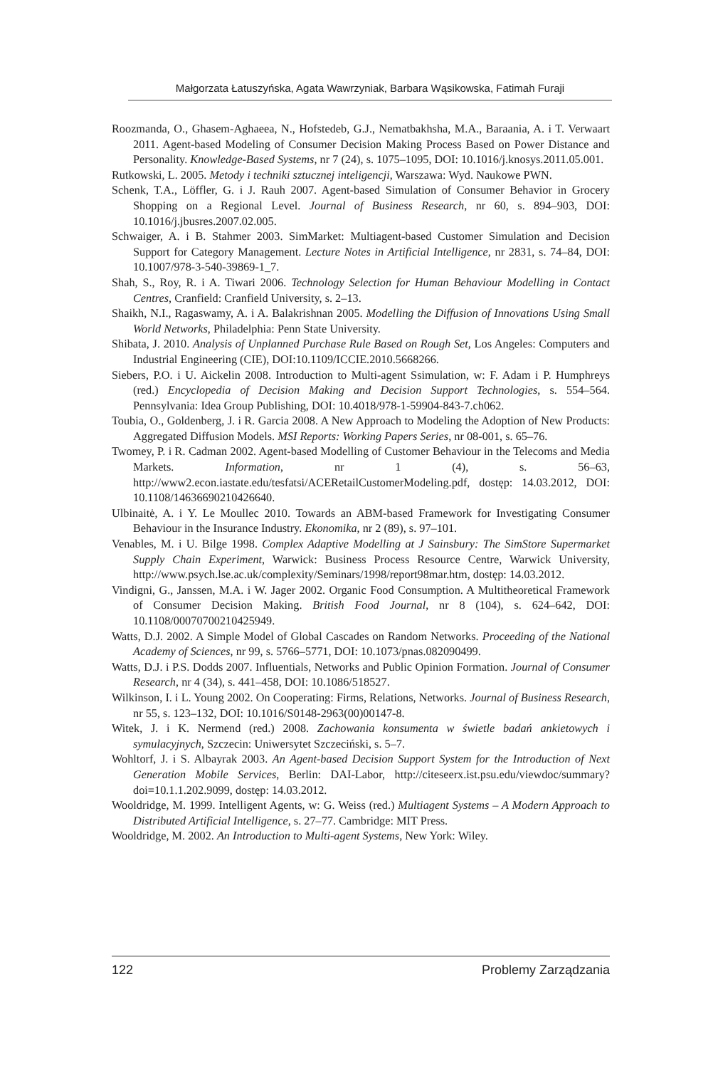Małgorzata Łatuszyńska, Agata Wawrzyniak, Barbara Wąsikowska, Fatimah Furaji
Roozmanda, O., Ghasem-Aghaeea, N., Hofstedeb, G.J., Nematbakhsha, M.A., Baraania, A. i T. Verwaart 2011. Agent-based Modeling of Consumer Decision Making Process Based on Power Distance and Personality. Knowledge-Based Systems, nr 7 (24), s. 1075–1095, DOI: 10.1016/j.knosys.2011.05.001.
Rutkowski, L. 2005. Metody i techniki sztucznej inteligencji, Warszawa: Wyd. Naukowe PWN.
Schenk, T.A., Löffler, G. i J. Rauh 2007. Agent-based Simulation of Consumer Behavior in Grocery Shopping on a Regional Level. Journal of Business Research, nr 60, s. 894–903, DOI: 10.1016/j.jbusres.2007.02.005.
Schwaiger, A. i B. Stahmer 2003. SimMarket: Multiagent-based Customer Simulation and Decision Support for Category Management. Lecture Notes in Artificial Intelligence, nr 2831, s. 74–84, DOI: 10.1007/978-3-540-39869-1_7.
Shah, S., Roy, R. i A. Tiwari 2006. Technology Selection for Human Behaviour Modelling in Contact Centres, Cranfield: Cranfield University, s. 2–13.
Shaikh, N.I., Ragaswamy, A. i A. Balakrishnan 2005. Modelling the Diffusion of Innovations Using Small World Networks, Philadelphia: Penn State University.
Shibata, J. 2010. Analysis of Unplanned Purchase Rule Based on Rough Set, Los Angeles: Computers and Industrial Engineering (CIE), DOI:10.1109/ICCIE.2010.5668266.
Siebers, P.O. i U. Aickelin 2008. Introduction to Multi-agent Ssimulation, w: F. Adam i P. Humphreys (red.) Encyclopedia of Decision Making and Decision Support Technologies, s. 554–564. Pennsylvania: Idea Group Publishing, DOI: 10.4018/978-1-59904-843-7.ch062.
Toubia, O., Goldenberg, J. i R. Garcia 2008. A New Approach to Modeling the Adoption of New Products: Aggregated Diffusion Models. MSI Reports: Working Papers Series, nr 08-001, s. 65–76.
Twomey, P. i R. Cadman 2002. Agent-based Modelling of Customer Behaviour in the Telecoms and Media Markets. Information, nr 1 (4), s. 56–63, http://www2.econ.iastate.edu/tesfatsi/ACERetailCustomerModeling.pdf, dostęp: 14.03.2012, DOI: 10.1108/14636690210426640.
Ulbinaitė, A. i Y. Le Moullec 2010. Towards an ABM-based Framework for Investigating Consumer Behaviour in the Insurance Industry. Ekonomika, nr 2 (89), s. 97–101.
Venables, M. i U. Bilge 1998. Complex Adaptive Modelling at J Sainsbury: The SimStore Supermarket Supply Chain Experiment, Warwick: Business Process Resource Centre, Warwick University, http://www.psych.lse.ac.uk/complexity/Seminars/1998/report98mar.htm, dostęp: 14.03.2012.
Vindigni, G., Janssen, M.A. i W. Jager 2002. Organic Food Consumption. A Multitheoretical Framework of Consumer Decision Making. British Food Journal, nr 8 (104), s. 624–642, DOI: 10.1108/00070700210425949.
Watts, D.J. 2002. A Simple Model of Global Cascades on Random Networks. Proceeding of the National Academy of Sciences, nr 99, s. 5766–5771, DOI: 10.1073/pnas.082090499.
Watts, D.J. i P.S. Dodds 2007. Influentials, Networks and Public Opinion Formation. Journal of Consumer Research, nr 4 (34), s. 441–458, DOI: 10.1086/518527.
Wilkinson, I. i L. Young 2002. On Cooperating: Firms, Relations, Networks. Journal of Business Research, nr 55, s. 123–132, DOI: 10.1016/S0148-2963(00)00147-8.
Witek, J. i K. Nermend (red.) 2008. Zachowania konsumenta w świetle badań ankietowych i symulacyjnych, Szczecin: Uniwersytet Szczeciński, s. 5–7.
Wohltorf, J. i S. Albayrak 2003. An Agent-based Decision Support System for the Introduction of Next Generation Mobile Services, Berlin: DAI-Labor, http://citeseerx.ist.psu.edu/viewdoc/summary?doi=10.1.1.202.9099, dostęp: 14.03.2012.
Wooldridge, M. 1999. Intelligent Agents, w: G. Weiss (red.) Multiagent Systems – A Modern Approach to Distributed Artificial Intelligence, s. 27–77. Cambridge: MIT Press.
Wooldridge, M. 2002. An Introduction to Multi-agent Systems, New York: Wiley.
122 Problemy Zarządzania